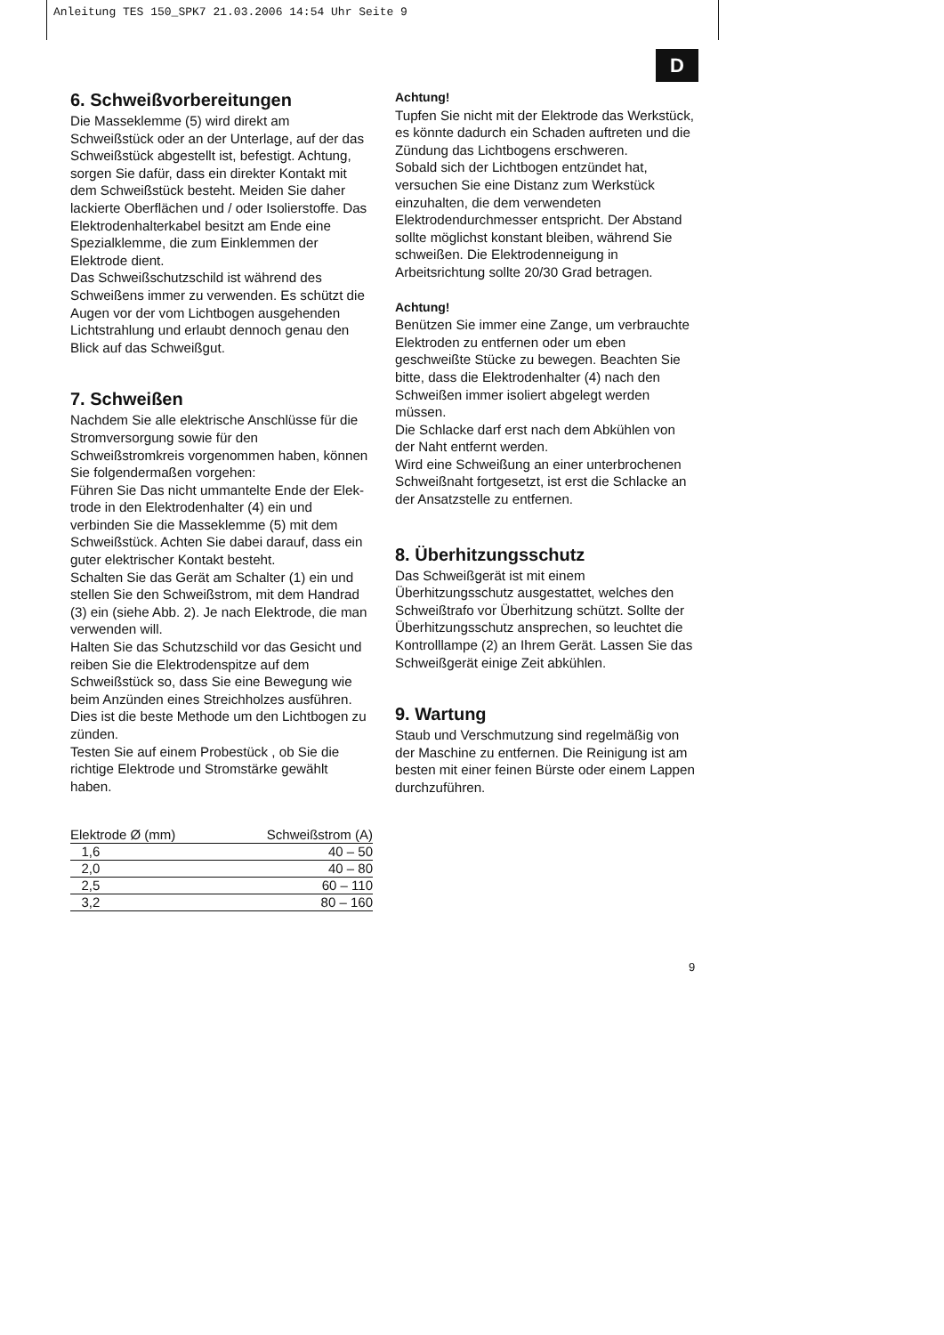Anleitung TES 150_SPK7 21.03.2006 14:54 Uhr Seite 9
D
6. Schweißvorbereitungen
Die Masseklemme (5) wird direkt am Schweißstück oder an der Unterlage, auf der das Schweißstück abgestellt ist, befestigt. Achtung, sorgen Sie dafür, dass ein direkter Kontakt mit dem Schweißstück besteht. Meiden Sie daher lackierte Oberflächen und / oder Isolierstoffe. Das Elektrodenhalterkabel besitzt am Ende eine Spezialklemme, die zum Einklemmen der Elektrode dient.
Das Schweißschutzschild ist während des Schweißens immer zu verwenden. Es schützt die Augen vor der vom Lichtbogen ausgehenden Lichtstrahlung und erlaubt dennoch genau den Blick auf das Schweißgut.
7. Schweißen
Nachdem Sie alle elektrische Anschlüsse für die Stromversorgung sowie für den Schweißstromkreis vorgenommen haben, können Sie folgendermaßen vorgehen:
Führen Sie Das nicht ummantelte Ende der Elek-trode in den Elektrodenhalter (4) ein und verbinden Sie die Masseklemme (5) mit dem Schweißstück. Achten Sie dabei darauf, dass ein guter elektrischer Kontakt besteht.
Schalten Sie das Gerät am Schalter (1) ein und stellen Sie den Schweißstrom, mit dem Handrad (3) ein (siehe Abb. 2). Je nach Elektrode, die man verwenden will.
Halten Sie das Schutzschild vor das Gesicht und reiben Sie die Elektrodenspitze auf dem Schweißstück so, dass Sie eine Bewegung wie beim Anzünden eines Streichholzes ausführen. Dies ist die beste Methode um den Lichtbogen zu zünden.
Testen Sie auf einem Probestück , ob Sie die richtige Elektrode und Stromstärke gewählt haben.
| Elektrode Ø (mm) | Schweißstrom (A) |
| --- | --- |
| 1,6 | 40 – 50 |
| 2,0 | 40 – 80 |
| 2,5 | 60 – 110 |
| 3,2 | 80 – 160 |
Achtung!
Tupfen Sie nicht mit der Elektrode das Werkstück, es könnte dadurch ein Schaden auftreten und die Zündung das Lichtbogens erschweren.
Sobald sich der Lichtbogen entzündet hat, versuchen Sie eine Distanz zum Werkstück einzuhalten, die dem verwendeten Elektrodendurchmesser entspricht. Der Abstand sollte möglichst konstant bleiben, während Sie schweißen. Die Elektrodenneigung in Arbeitsrichtung sollte 20/30 Grad betragen.
Achtung!
Benützen Sie immer eine Zange, um verbrauchte Elektroden zu entfernen oder um eben geschweißte Stücke zu bewegen. Beachten Sie bitte, dass die Elektrodenhalter (4) nach den Schweißen immer isoliert abgelegt werden müssen.
Die Schlacke darf erst nach dem Abkühlen von der Naht entfernt werden.
Wird eine Schweißung an einer unterbrochenen Schweißnaht fortgesetzt, ist erst die Schlacke an der Ansatzstelle zu entfernen.
8. Überhitzungsschutz
Das Schweißgerät ist mit einem Überhitzungsschutz ausgestattet, welches den Schweißtrafo vor Überhitzung schützt. Sollte der Überhitzungsschutz ansprechen, so leuchtet die Kontrolllampe (2) an Ihrem Gerät. Lassen Sie das Schweißgerät einige Zeit abkühlen.
9. Wartung
Staub und Verschmutzung sind regelmäßig von der Maschine zu entfernen. Die Reinigung ist am besten mit einer feinen Bürste oder einem Lappen durchzuführen.
9